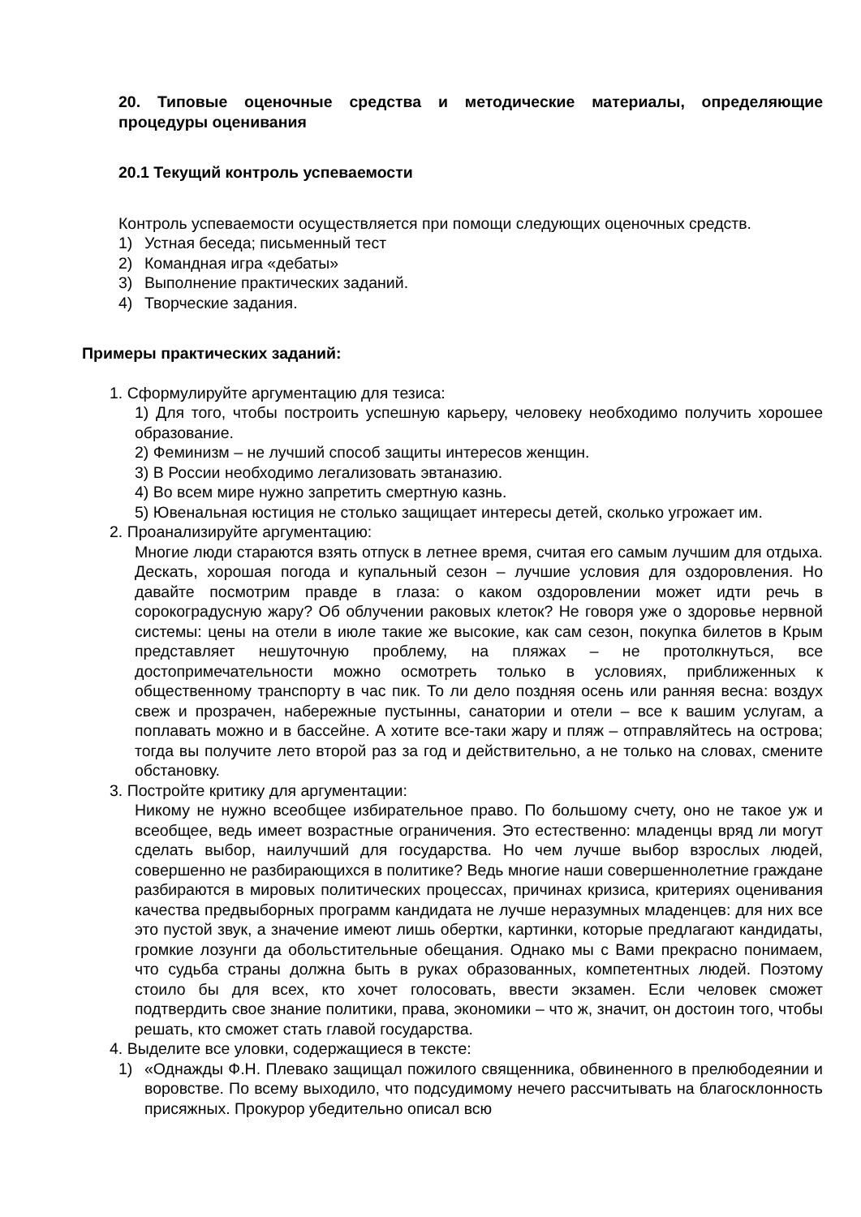20. Типовые оценочные средства и методические материалы, определяющие процедуры оценивания
20.1 Текущий контроль успеваемости
Контроль успеваемости осуществляется при помощи следующих оценочных средств.
1) Устная беседа; письменный тест
2) Командная игра «дебаты»
3) Выполнение практических заданий.
4) Творческие задания.
Примеры практических заданий:
1. Сформулируйте аргументацию для тезиса:
1) Для того, чтобы построить успешную карьеру, человеку необходимо получить хорошее образование.
2) Феминизм – не лучший способ защиты интересов женщин.
3) В России необходимо легализовать эвтаназию.
4) Во всем мире нужно запретить смертную казнь.
5) Ювенальная юстиция не столько защищает интересы детей, сколько угрожает им.
2. Проанализируйте аргументацию:
Многие люди стараются взять отпуск в летнее время, считая его самым лучшим для отдыха. Дескать, хорошая погода и купальный сезон – лучшие условия для оздоровления. Но давайте посмотрим правде в глаза: о каком оздоровлении может идти речь в сорокоградусную жару? Об облучении раковых клеток? Не говоря уже о здоровье нервной системы: цены на отели в июле такие же высокие, как сам сезон, покупка билетов в Крым представляет нешуточную проблему, на пляжах – не протолкнуться, все достопримечательности можно осмотреть только в условиях, приближенных к общественному транспорту в час пик. То ли дело поздняя осень или ранняя весна: воздух свеж и прозрачен, набережные пустынны, санатории и отели – все к вашим услугам, а поплавать можно и в бассейне. А хотите все-таки жару и пляж – отправляйтесь на острова; тогда вы получите лето второй раз за год и действительно, а не только на словах, смените обстановку.
3. Постройте критику для аргументации:
Никому не нужно всеобщее избирательное право. По большому счету, оно не такое уж и всеобщее, ведь имеет возрастные ограничения. Это естественно: младенцы вряд ли могут сделать выбор, наилучший для государства. Но чем лучше выбор взрослых людей, совершенно не разбирающихся в политике? Ведь многие наши совершеннолетние граждане разбираются в мировых политических процессах, причинах кризиса, критериях оценивания качества предвыборных программ кандидата не лучше неразумных младенцев: для них все это пустой звук, а значение имеют лишь обертки, картинки, которые предлагают кандидаты, громкие лозунги да обольстительные обещания. Однако мы с Вами прекрасно понимаем, что судьба страны должна быть в руках образованных, компетентных людей. Поэтому стоило бы для всех, кто хочет голосовать, ввести экзамен. Если человек сможет подтвердить свое знание политики, права, экономики – что ж, значит, он достоин того, чтобы решать, кто сможет стать главой государства.
4. Выделите все уловки, содержащиеся в тексте:
1) «Однажды Ф.Н. Плевако защищал пожилого священника, обвиненного в прелюбодеянии и воровстве. По всему выходило, что подсудимому нечего рассчитывать на благосклонность присяжных. Прокурор убедительно описал всю